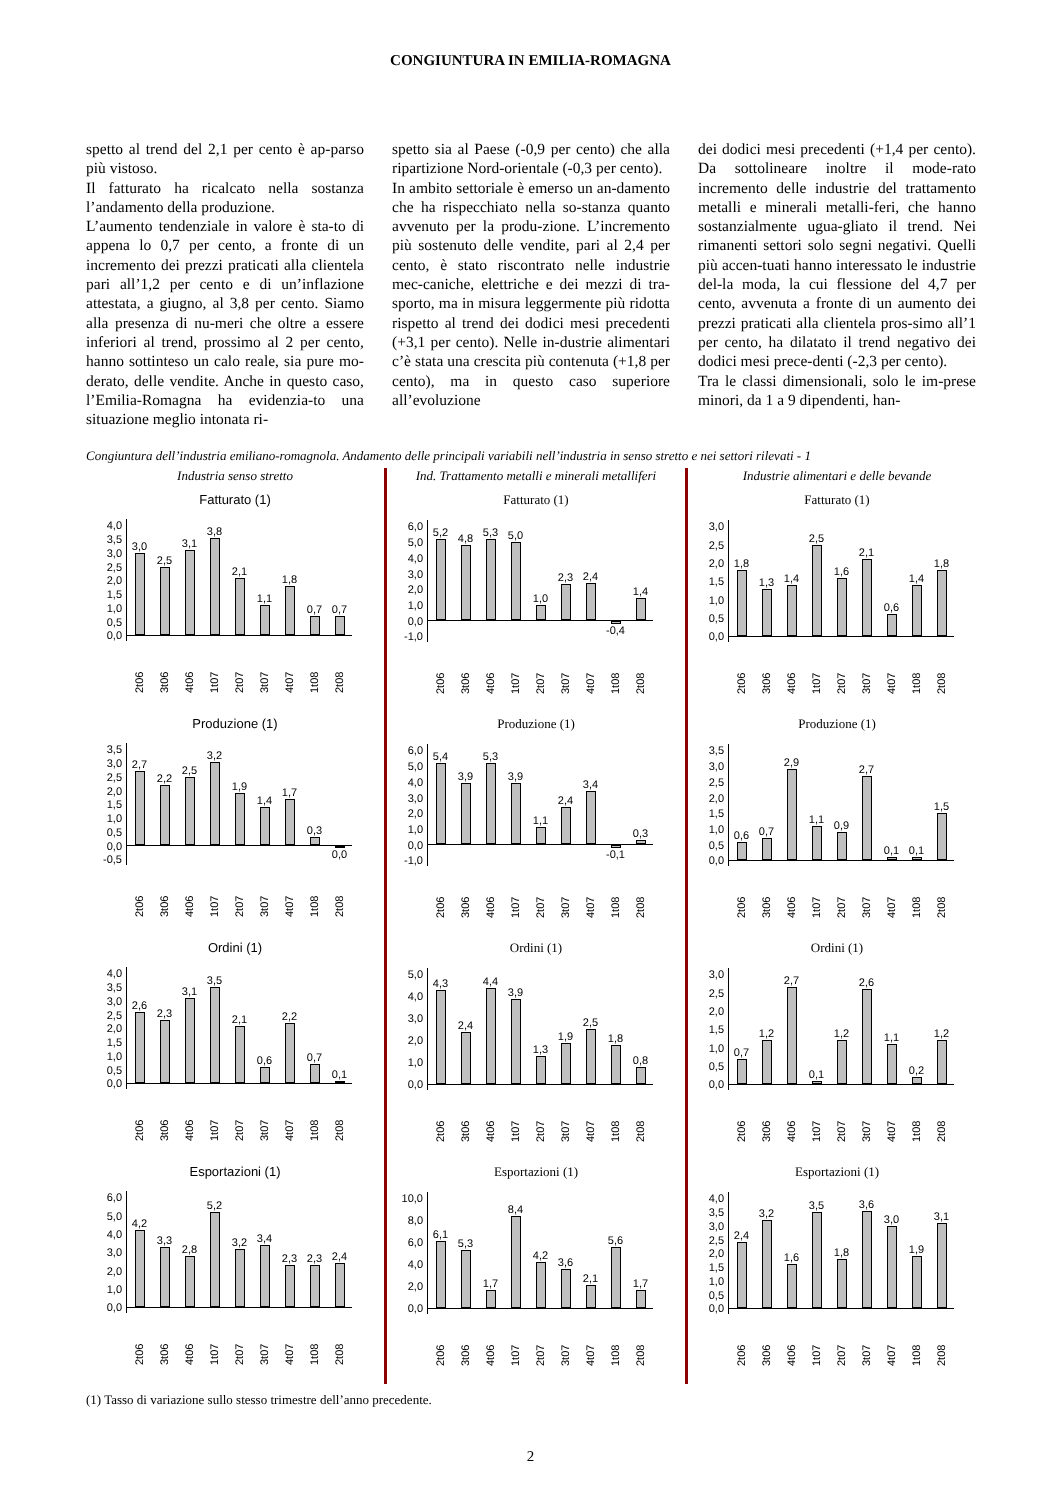CONGIUNTURA IN EMILIA-ROMAGNA
spetto al trend del 2,1 per cento è ap-parso più vistoso.
Il fatturato ha ricalcato nella sostanza l’andamento della produzione.
L’aumento tendenziale in valore è sta-to di appena lo 0,7 per cento, a fronte di un incremento dei prezzi praticati alla clientela pari all’1,2 per cento e di un’inflazione attestata, a giugno, al 3,8 per cento. Siamo alla presenza di nu-meri che oltre a essere inferiori al trend, prossimo al 2 per cento, hanno sottinteso un calo reale, sia pure mo-derato, delle vendite. Anche in questo caso, l’Emilia-Romagna ha evidenzia-to una situazione meglio intonata ri-
spetto sia al Paese (-0,9 per cento) che alla ripartizione Nord-orientale (-0,3 per cento).
In ambito settoriale è emerso un an-damento che ha rispecchiato nella so-stanza quanto avvenuto per la produ-zione. L’incremento più sostenuto delle vendite, pari al 2,4 per cento, è stato riscontrato nelle industrie mec-caniche, elettriche e dei mezzi di tra-sporto, ma in misura leggermente più ridotta rispetto al trend dei dodici mesi precedenti (+3,1 per cento). Nelle in-dustrie alimentari c’è stata una crescita più contenuta (+1,8 per cento), ma in questo caso superiore all’evoluzione
dei dodici mesi precedenti (+1,4 per cento). Da sottolineare inoltre il mode-rato incremento delle industrie del trattamento metalli e minerali metalli-feri, che hanno sostanzialmente ugua-gliato il trend. Nei rimanenti settori solo segni negativi. Quelli più accen-tuati hanno interessato le industrie del-la moda, la cui flessione del 4,7 per cento, avvenuta a fronte di un aumento dei prezzi praticati alla clientela pros-simo all’1 per cento, ha dilatato il trend negativo dei dodici mesi prece-denti (-2,3 per cento).
Tra le classi dimensionali, solo le im-prese minori, da 1 a 9 dipendenti, han-
Congiuntura dell’industria emiliano-romagnola. Andamento delle principali variabili nell’industria in senso stretto e nei settori rilevati - 1
Industria senso stretto
Fatturato (1)
4,0
3,5
3,0
2,5
2,0
1,5
1,0
0,5
0,0
3,0 2,5 3,1 3,8 2,1 1,1 1,8 0,7 0,7
2t06 3t06 4t06 1t07 2t07 3t07 4t07 1t08 2t08
Produzione (1)
3,5
3,0
2,5
2,0
1,5
1,0
0,5
0,0
-0,5
2,7 2,2 2,5 3,2 1,9 1,4 1,7 0,3
0,0
2t06 3t06 4t06 1t07 2t07 3t07 4t07 1t08 2t08
Ordini (1)
4,0
3,5
3,0
2,5
2,0
1,5
1,0
0,5
0,0
2,6 2,3 3,1 3,5 2,1 0,6 2,2 0,7 0,1
2t06 3t06 4t06 1t07 2t07 3t07 4t07 1t08 2t08
Esportazioni (1)
6,0
5,0
4,0
3,0
2,0
1,0
0,0
4,2 3,3 2,8 5,2 3,2 3,4 2,3 2,3 2,4
2t06 3t06 4t06 1t07 2t07 3t07 4t07 1t08 2t08
Ind. Trattamento metalli e minerali metalliferi
Fatturato (1)
6,0
5,0
4,0
3,0
2,0
1,0
0,0
-1,0
5,2 4,8 5,3 5,0 1,0 2,3 2,4
-0,4
1,4
2t06 3t06 4t06 1t07 2t07 3t07 4t07 1t08 2t08
Produzione (1)
6,0
5,0
4,0
3,0
2,0
1,0
0,0
-1,0
5,4 3,9 5,3 3,9 1,1 2,4 3,4
-0,1
0,3
2t06 3t06 4t06 1t07 2t07 3t07 4t07 1t08 2t08
Ordini (1)
5,0
4,0
3,0
2,0
1,0
0,0
4,3 2,4 4,4 3,9 1,3 1,9 2,5 1,8 0,8
2t06 3t06 4t06 1t07 2t07 3t07 4t07 1t08 2t08
Esportazioni (1)
10,0
8,0
6,0
4,0
2,0
0,0
6,1 5,3 1,7 8,4 4,2 3,6 2,1 5,6 1,7
2t06 3t06 4t06 1t07 2t07 3t07 4t07 1t08 2t08
Industrie alimentari e delle bevande
Fatturato (1)
3,0
2,5
2,0
1,5
1,0
0,5
0,0
1,8 1,3 1,4 2,5 1,6 2,1 0,6 1,4 1,8
2t06 3t06 4t06 1t07 2t07 3t07 4t07 1t08 2t08
Produzione (1)
3,5
3,0
2,5
2,0
1,5
1,0
0,5
0,0
0,6 0,7 2,9 1,1 0,9 2,7 0,1 0,1 1,5
2t06 3t06 4t06 1t07 2t07 3t07 4t07 1t08 2t08
Ordini (1)
3,0
2,5
2,0
1,5
1,0
0,5
0,0
0,7 1,2 2,7 0,1 1,2 2,6 1,1 0,2 1,2
2t06 3t06 4t06 1t07 2t07 3t07 4t07 1t08 2t08
Esportazioni (1)
4,0
3,5
3,0
2,5
2,0
1,5
1,0
0,5
0,0
2,4 3,2 1,6 3,5 1,8 3,6 3,0 1,9 3,1
2t06 3t06 4t06 1t07 2t07 3t07 4t07 1t08 2t08
(1) Tasso di variazione sullo stesso trimestre dell’anno precedente.
2